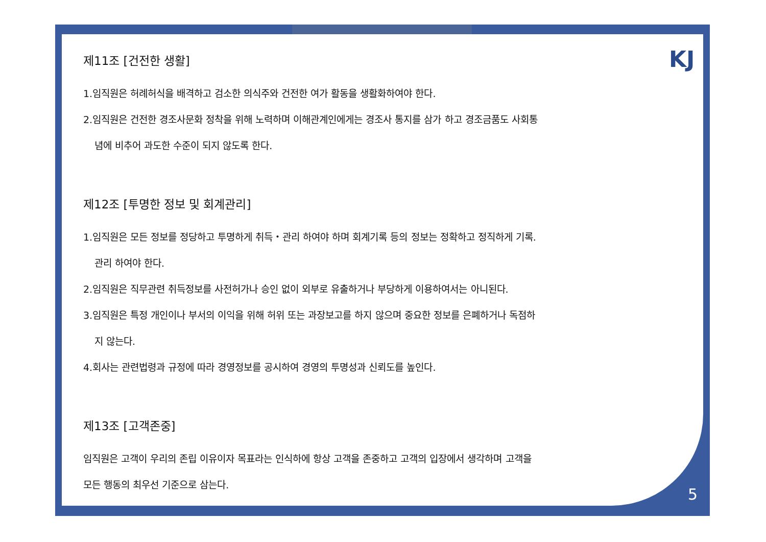KJ
제11조 [건전한 생활]
1.임직원은 허례허식을 배격하고 검소한 의식주와 건전한 여가 활동을 생활화하여야 한다.
2.임직원은 건전한 경조사문화 정착을 위해 노력하며 이해관계인에게는 경조사 통지를 삼가 하고 경조금품도 사회통
념에 비추어 과도한 수준이 되지 않도록 한다.
제12조 [투명한 정보 및 회계관리]
1.임직원은 모든 정보를 정당하고 투명하게 취득・관리 하여야 하며 회계기록 등의 정보는 정확하고 정직하게 기록.
관리 하여야 한다.
2.임직원은 직무관련 취득정보를 사전허가나 승인 없이 외부로 유출하거나 부당하게 이용하여서는 아니된다.
3.임직원은 특정 개인이나 부서의 이익을 위해 허위 또는 과장보고를 하지 않으며 중요한 정보를 은폐하거나 독점하
지 않는다.
4.회사는 관련법령과 규정에 따라 경영정보를 공시하여 경영의 투명성과 신뢰도를 높인다.
제13조 [고객존중]
임직원은 고객이 우리의 존립 이유이자 목표라는 인식하에 항상 고객을 존중하고 고객의 입장에서 생각하며 고객을
모든 행동의 최우선 기준으로 삼는다.
5